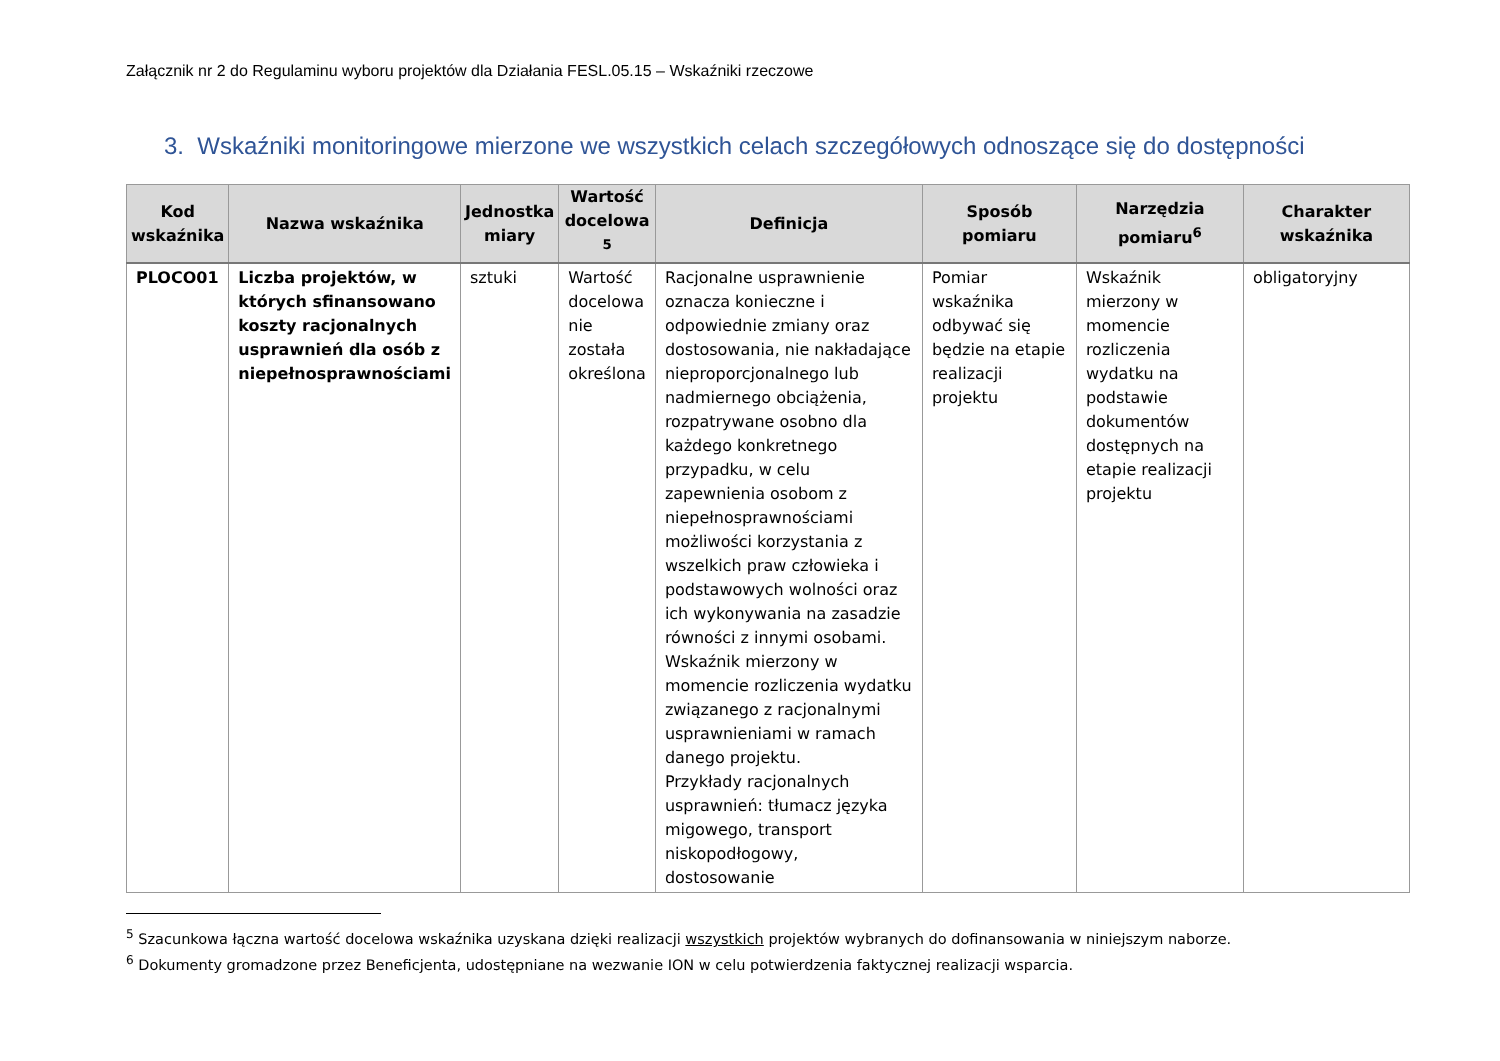Załącznik nr 2 do Regulaminu wyboru projektów dla Działania FESL.05.15 – Wskaźniki rzeczowe
3. Wskaźniki monitoringowe mierzone we wszystkich celach szczegółowych odnoszące się do dostępności
| Kod wskaźnika | Nazwa wskaźnika | Jednostka miary | Wartość docelowa <sup>5</sup> | Definicja | Sposób pomiaru | Narzędzia pomiaru<sup>6</sup> | Charakter wskaźnika |
| --- | --- | --- | --- | --- | --- | --- | --- |
| PLOCO01 | Liczba projektów, w których sfinansowano koszty racjonalnych usprawnień dla osób z niepełnosprawnościami | sztuki | Wartość docelowa nie została określona | Racjonalne usprawnienie oznacza konieczne i odpowiednie zmiany oraz dostosowania, nie nakładające nieproporcjonalnego lub nadmiernego obciążenia, rozpatrywane osobno dla każdego konkretnego przypadku, w celu zapewnienia osobom z niepełnosprawnościami możliwości korzystania z wszelkich praw człowieka i podstawowych wolności oraz ich wykonywania na zasadzie równości z innymi osobami. Wskaźnik mierzony w momencie rozliczenia wydatku związanego z racjonalnymi usprawnieniami w ramach danego projektu. Przykłady racjonalnych usprawnień: tłumacz języka migowego, transport niskopodłogowy, dostosowanie | Pomiar wskaźnika odbywać się będzie na etapie realizacji projektu | Wskaźnik mierzony w momencie rozliczenia wydatku na podstawie dokumentów dostępnych na etapie realizacji projektu | obligatoryjny |
<sup>5</sup> Szacunkowa łączna wartość docelowa wskaźnika uzyskana dzięki realizacji wszystkich projektów wybranych do dofinansowania w niniejszym naborze.
<sup>6</sup> Dokumenty gromadzone przez Beneficjenta, udostępniane na wezwanie ION w celu potwierdzenia faktycznej realizacji wsparcia.